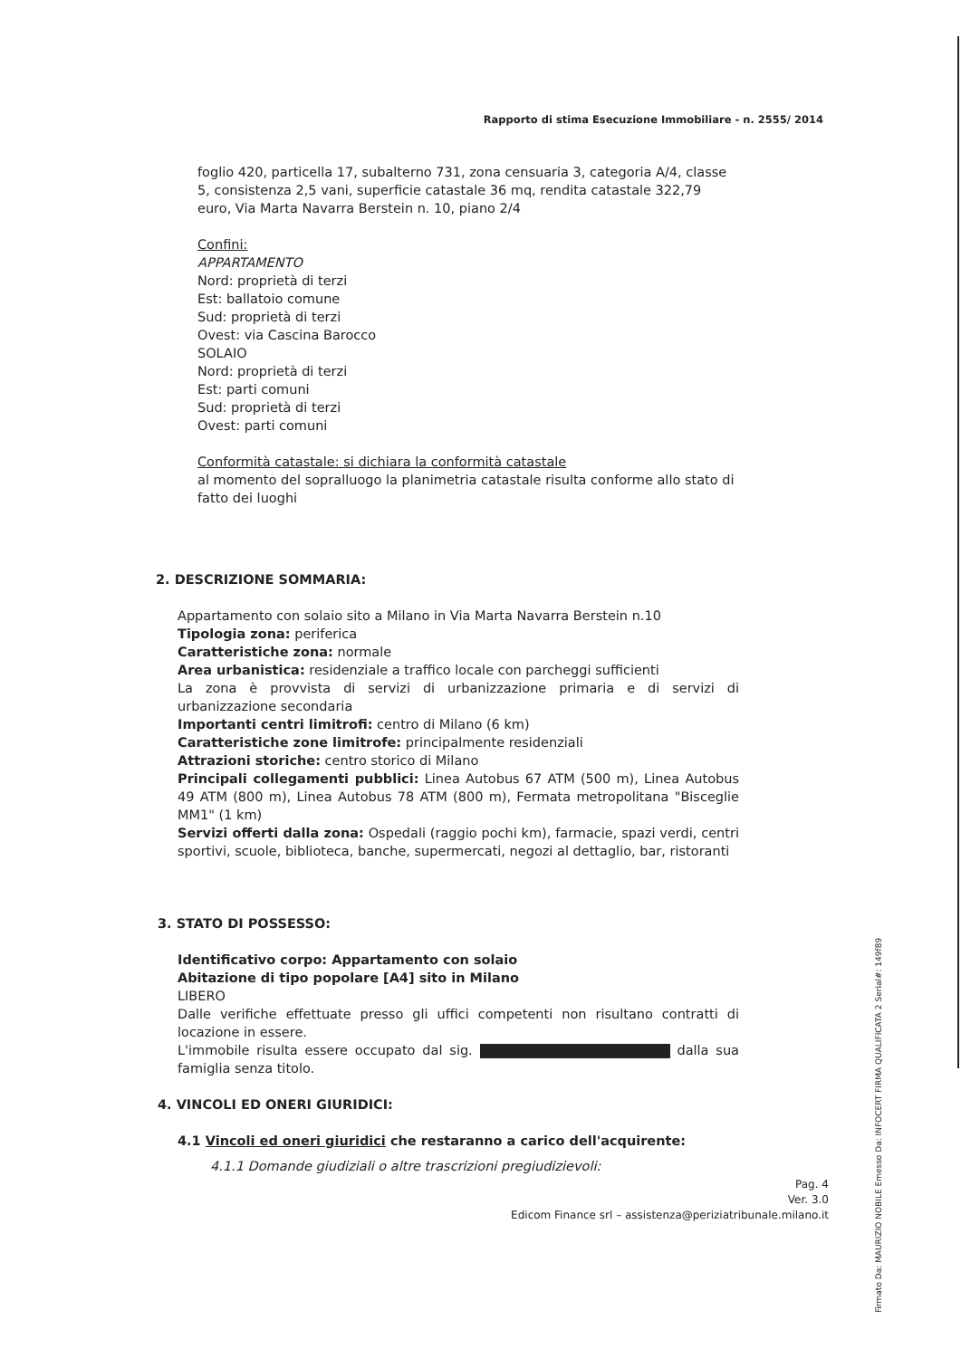Rapporto di stima Esecuzione Immobiliare - n. 2555/ 2014
foglio 420, particella 17, subalterno 731, zona censuaria 3, categoria A/4, classe 5, consistenza 2,5 vani, superficie catastale 36 mq, rendita catastale 322,79 euro, Via Marta Navarra Berstein n. 10, piano 2/4
Confini:
APPARTAMENTO
Nord: proprietà di terzi
Est: ballatoio comune
Sud: proprietà di terzi
Ovest: via Cascina Barocco
SOLAIO
Nord: proprietà di terzi
Est: parti comuni
Sud: proprietà di terzi
Ovest: parti comuni
Conformità catastale: si dichiara la conformità catastale
al momento del sopralluogo la planimetria catastale risulta conforme allo stato di fatto dei luoghi
2. DESCRIZIONE SOMMARIA:
Appartamento con solaio sito a Milano in Via Marta Navarra Berstein n.10
Tipologia zona: periferica
Caratteristiche zona: normale
Area urbanistica: residenziale a traffico locale con parcheggi sufficienti
La zona è provvista di servizi di urbanizzazione primaria e di servizi di urbanizzazione secondaria
Importanti centri limitrofi: centro di Milano (6 km)
Caratteristiche zone limitrofe: principalmente residenziali
Attrazioni storiche: centro storico di Milano
Principali collegamenti pubblici: Linea Autobus 67 ATM (500 m), Linea Autobus 49 ATM (800 m), Linea Autobus 78 ATM (800 m), Fermata metropolitana "Bisceglie MM1" (1 km)
Servizi offerti dalla zona: Ospedali (raggio pochi km), farmacie, spazi verdi, centri sportivi, scuole, biblioteca, banche, supermercati, negozi al dettaglio, bar, ristoranti
3. STATO DI POSSESSO:
Identificativo corpo: Appartamento con solaio
Abitazione di tipo popolare [A4] sito in Milano
LIBERO
Dalle verifiche effettuate presso gli uffici competenti non risultano contratti di locazione in essere.
L'immobile risulta essere occupato dal sig. dalla sua famiglia senza titolo.
4. VINCOLI ED ONERI GIURIDICI:
4.1 Vincoli ed oneri giuridici che restaranno a carico dell'acquirente:
4.1.1 Domande giudiziali o altre trascrizioni pregiudizievoli:
Pag. 4
Ver. 3.0
Edicom Finance srl – assistenza@periziatribunale.milano.it
Firmato Da: MAURIZIO NOBILE Emesso Da: INFOCERT FIRMA QUALIFICATA 2 Serial#: 149f89